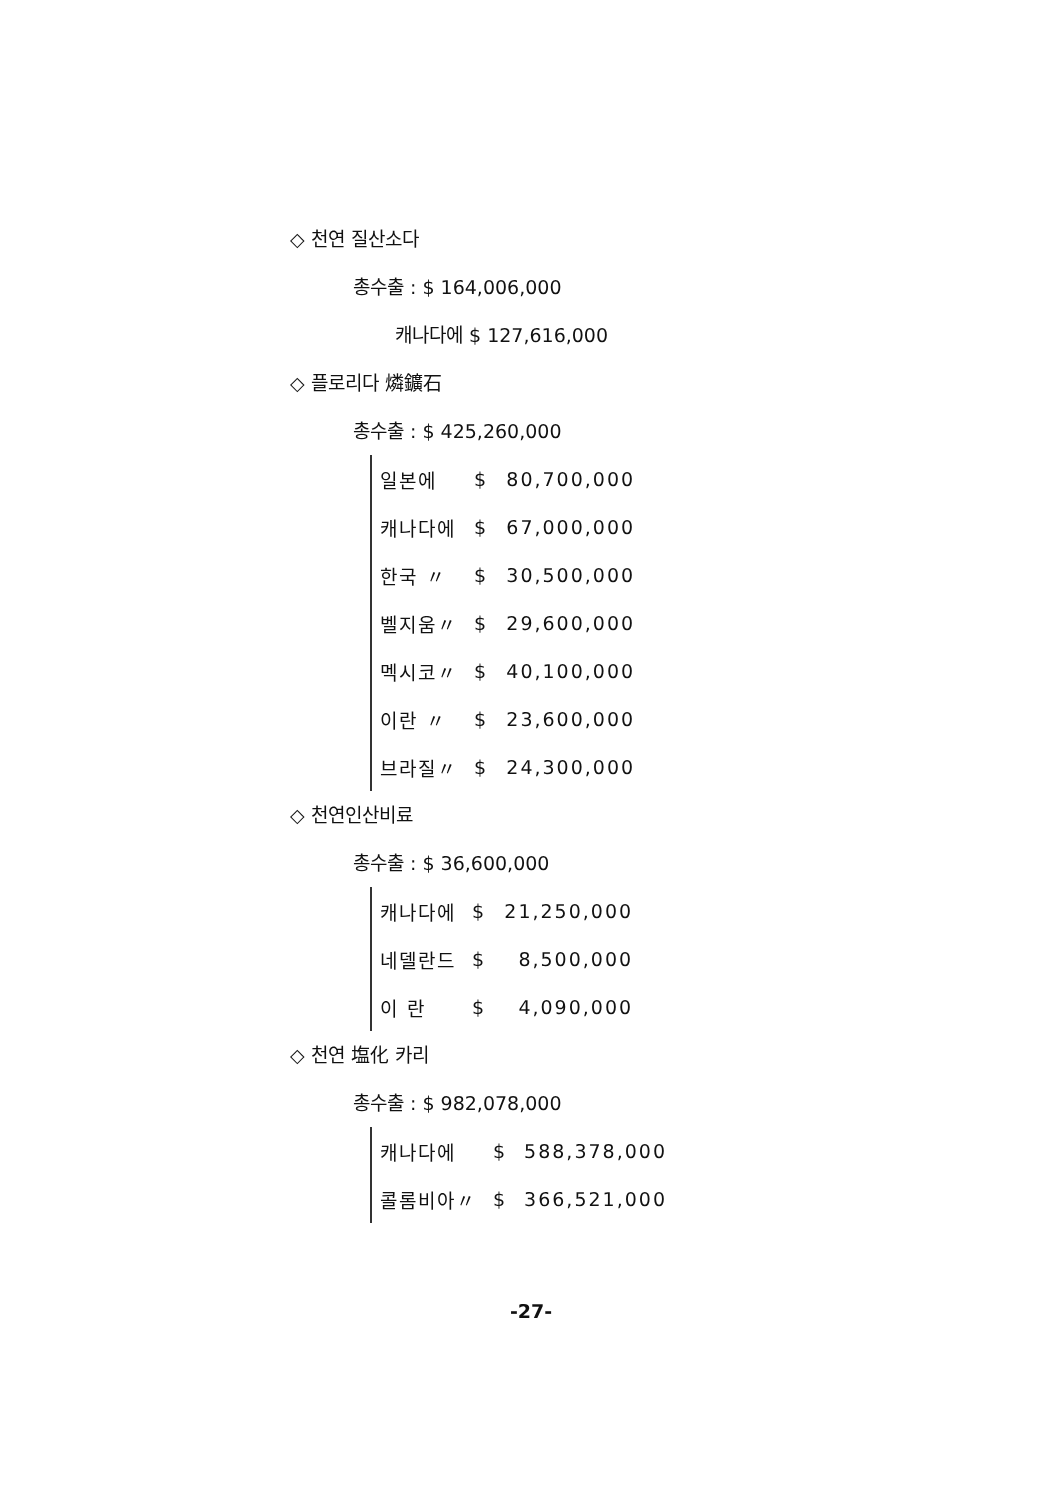◇ 천연 질산소다
총수출 : $ 164,006,000
캐나다에 $ 127,616,000
◇ 플로리다 燐鑛石
총수출 : $ 425,260,000
| 일본에 | $ | 80,700,000 |
| 캐나다에 | $ | 67,000,000 |
| 한국 〃 | $ | 30,500,000 |
| 벨지움〃 | $ | 29,600,000 |
| 멕시코〃 | $ | 40,100,000 |
| 이란 〃 | $ | 23,600,000 |
| 브라질〃 | $ | 24,300,000 |
◇ 천연인산비료
총수출 : $ 36,600,000
| 캐나다에 | $ | 21,250,000 |
| 네델란드 | $ | 8,500,000 |
| 이 란 | $ | 4,090,000 |
◇ 천연 塩化 카리
총수출 : $ 982,078,000
| 캐나다에 | $ | 588,378,000 |
| 콜롬비아〃 | $ | 366,521,000 |
-27-